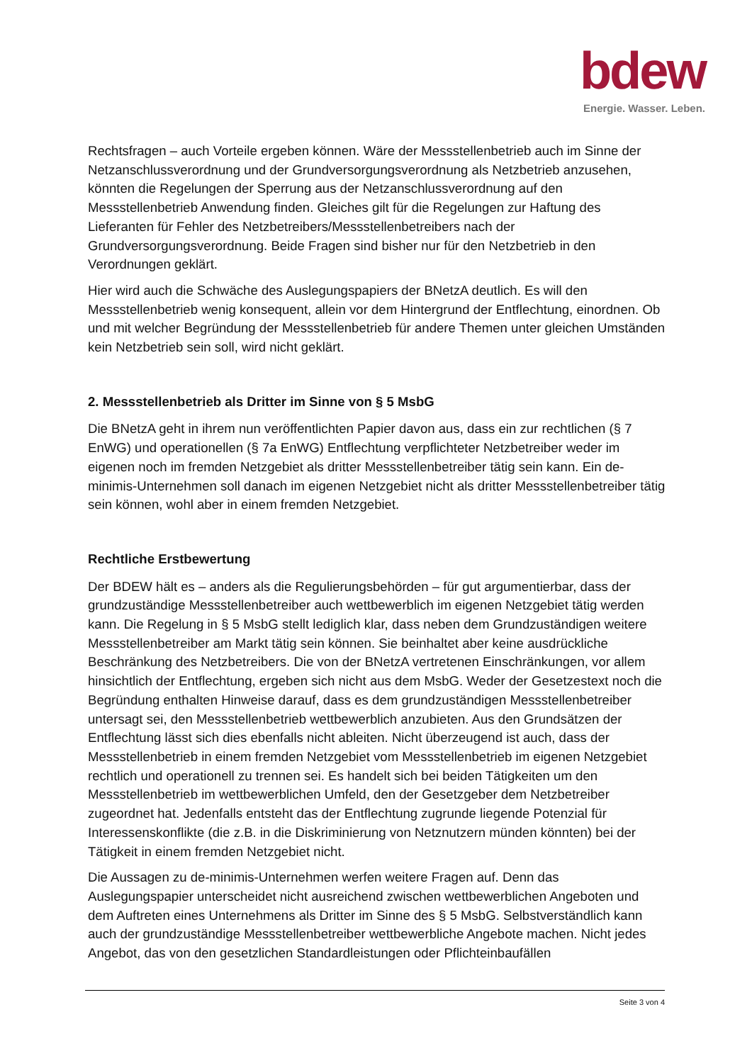bdew
Energie. Wasser. Leben.
Rechtsfragen – auch Vorteile ergeben können. Wäre der Messstellenbetrieb auch im Sinne der Netzanschlussverordnung und der Grundversorgungsverordnung als Netzbetrieb anzusehen, könnten die Regelungen der Sperrung aus der Netzanschlussverordnung auf den Messstellenbetrieb Anwendung finden. Gleiches gilt für die Regelungen zur Haftung des Lieferanten für Fehler des Netzbetreibers/Messstellenbetreibers nach der Grundversorgungsverordnung. Beide Fragen sind bisher nur für den Netzbetrieb in den Verordnungen geklärt.
Hier wird auch die Schwäche des Auslegungspapiers der BNetzA deutlich. Es will den Messstellenbetrieb wenig konsequent, allein vor dem Hintergrund der Entflechtung, einordnen. Ob und mit welcher Begründung der Messstellenbetrieb für andere Themen unter gleichen Umständen kein Netzbetrieb sein soll, wird nicht geklärt.
2. Messstellenbetrieb als Dritter im Sinne von § 5 MsbG
Die BNetzA geht in ihrem nun veröffentlichten Papier davon aus, dass ein zur rechtlichen (§ 7 EnWG) und operationellen (§ 7a EnWG) Entflechtung verpflichteter Netzbetreiber weder im eigenen noch im fremden Netzgebiet als dritter Messstellenbetreiber tätig sein kann. Ein de-minimis-Unternehmen soll danach im eigenen Netzgebiet nicht als dritter Messstellenbetreiber tätig sein können, wohl aber in einem fremden Netzgebiet.
Rechtliche Erstbewertung
Der BDEW hält es – anders als die Regulierungsbehörden – für gut argumentierbar, dass der grundzuständige Messstellenbetreiber auch wettbewerblich im eigenen Netzgebiet tätig werden kann. Die Regelung in § 5 MsbG stellt lediglich klar, dass neben dem Grundzuständigen weitere Messstellenbetreiber am Markt tätig sein können. Sie beinhaltet aber keine ausdrückliche Beschränkung des Netzbetreibers. Die von der BNetzA vertretenen Einschränkungen, vor allem hinsichtlich der Entflechtung, ergeben sich nicht aus dem MsbG. Weder der Gesetzestext noch die Begründung enthalten Hinweise darauf, dass es dem grundzuständigen Messstellenbetreiber untersagt sei, den Messstellenbetrieb wettbewerblich anzubieten. Aus den Grundsätzen der Entflechtung lässt sich dies ebenfalls nicht ableiten. Nicht überzeugend ist auch, dass der Messstellenbetrieb in einem fremden Netzgebiet vom Messstellenbetrieb im eigenen Netzgebiet rechtlich und operationell zu trennen sei. Es handelt sich bei beiden Tätigkeiten um den Messstellenbetrieb im wettbewerblichen Umfeld, den der Gesetzgeber dem Netzbetreiber zugeordnet hat. Jedenfalls entsteht das der Entflechtung zugrunde liegende Potenzial für Interessenskonflikte (die z.B. in die Diskriminierung von Netznutzern münden könnten) bei der Tätigkeit in einem fremden Netzgebiet nicht.
Die Aussagen zu de-minimis-Unternehmen werfen weitere Fragen auf. Denn das Auslegungspapier unterscheidet nicht ausreichend zwischen wettbewerblichen Angeboten und dem Auftreten eines Unternehmens als Dritter im Sinne des § 5 MsbG. Selbstverständlich kann auch der grundzuständige Messstellenbetreiber wettbewerbliche Angebote machen. Nicht jedes Angebot, das von den gesetzlichen Standardleistungen oder Pflichteinbaufällen
Seite 3 von 4